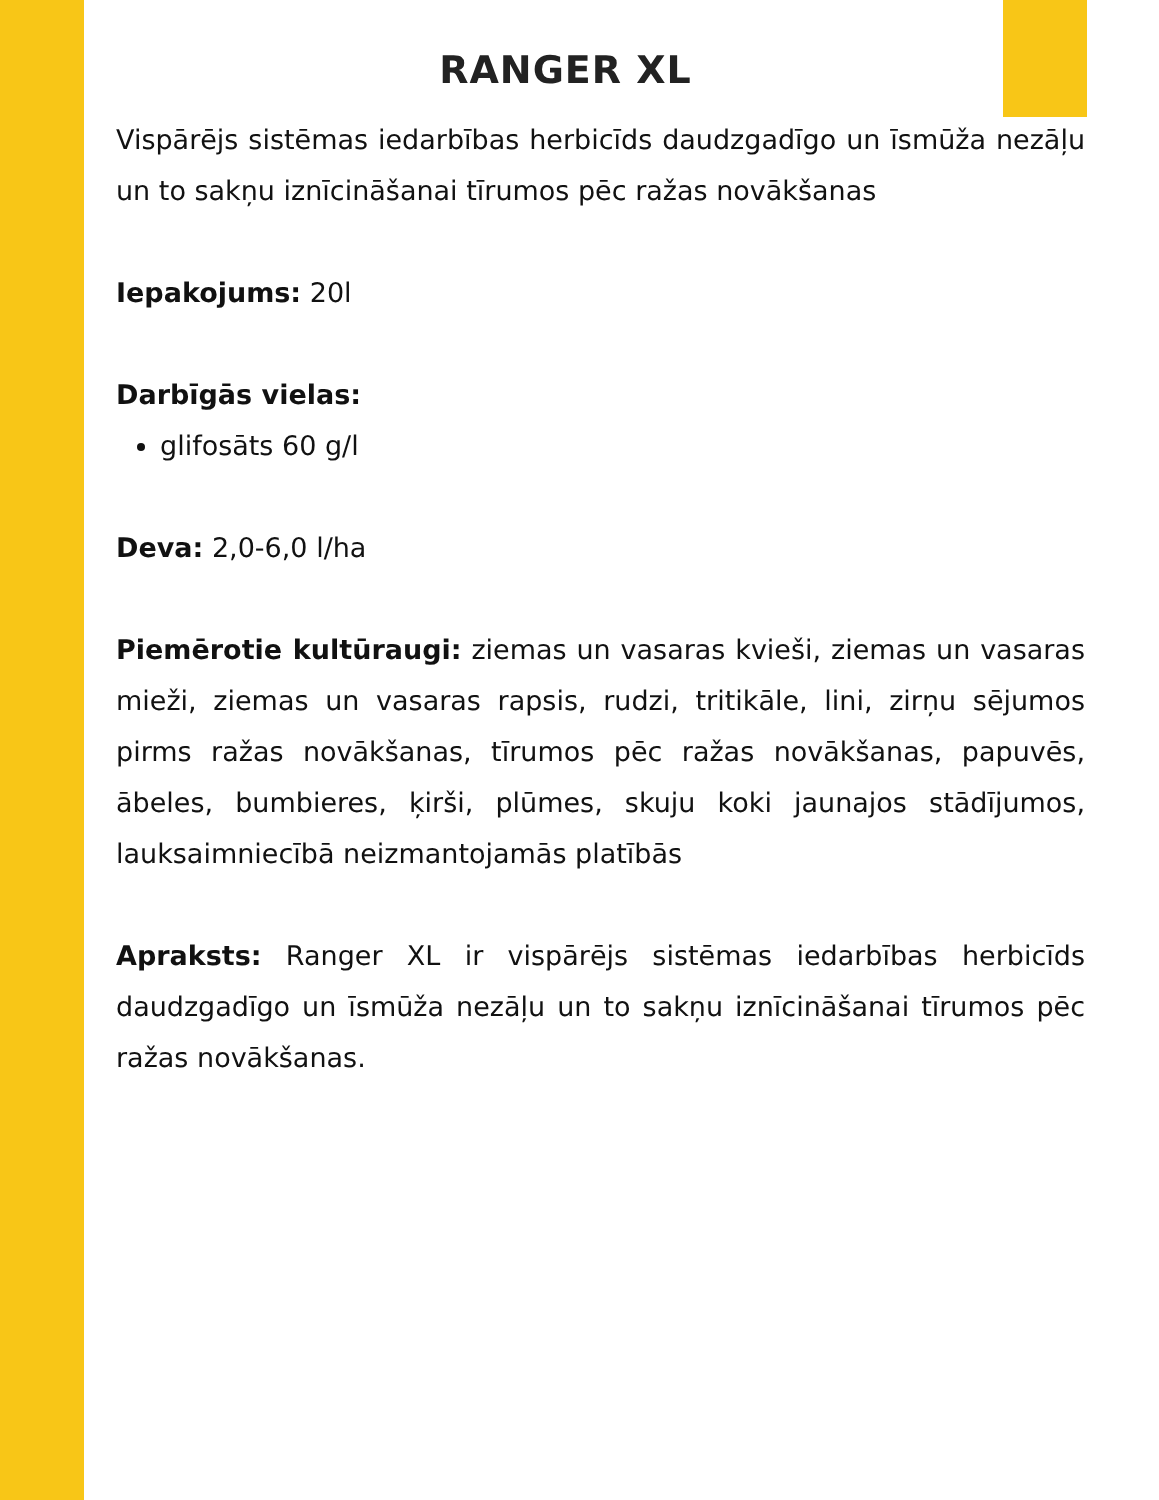RANGER XL
Vispārējs sistēmas iedarbības herbicīds daudzgadīgo un īsmūža nezāļu un to sakņu iznīcināšanai tīrumos pēc ražas novākšanas
Iepakojums: 20l
Darbīgās vielas:
glifosāts 60 g/l
Deva: 2,0-6,0 l/ha
Piemērotie kultūraugi: ziemas un vasaras kvieši, ziemas un vasaras mieži, ziemas un vasaras rapsis, rudzi, tritikāle, lini, zirņu sējumos pirms ražas novākšanas, tīrumos pēc ražas novākšanas, papuvēs, ābeles, bumbieres, ķirši, plūmes, skuju koki jaunajos stādījumos, lauksaimniecībā neizmantojamās platībās
Apraksts: Ranger XL ir vispārējs sistēmas iedarbības herbicīds daudzgadīgo un īsmūža nezāļu un to sakņu iznīcināšanai tīrumos pēc ražas novākšanas.